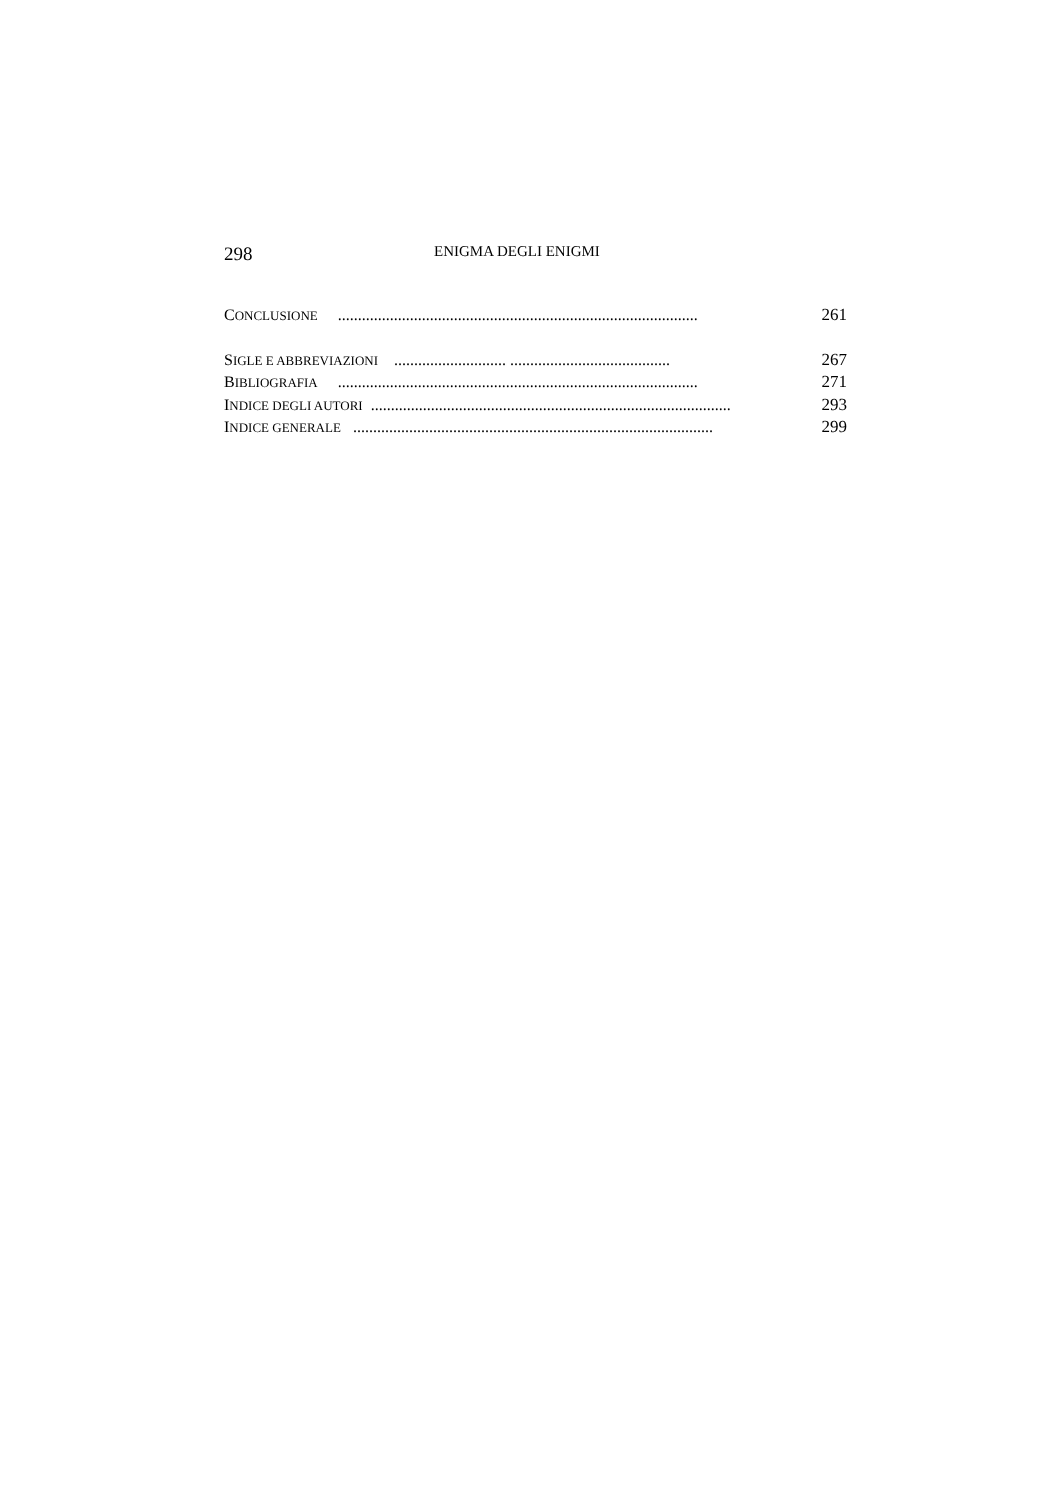298 ENIGMA DEGLI ENIGMI
CONCLUSIONE .......................................................................................... 261
SIGLE E ABBREVIAZIONI ............................ ........................................ 267
BIBLIOGRAFIA .......................................................................................... 271
INDICE DEGLI AUTORI.......................................................................................... 293
INDICE GENERALE .......................................................................................... 299